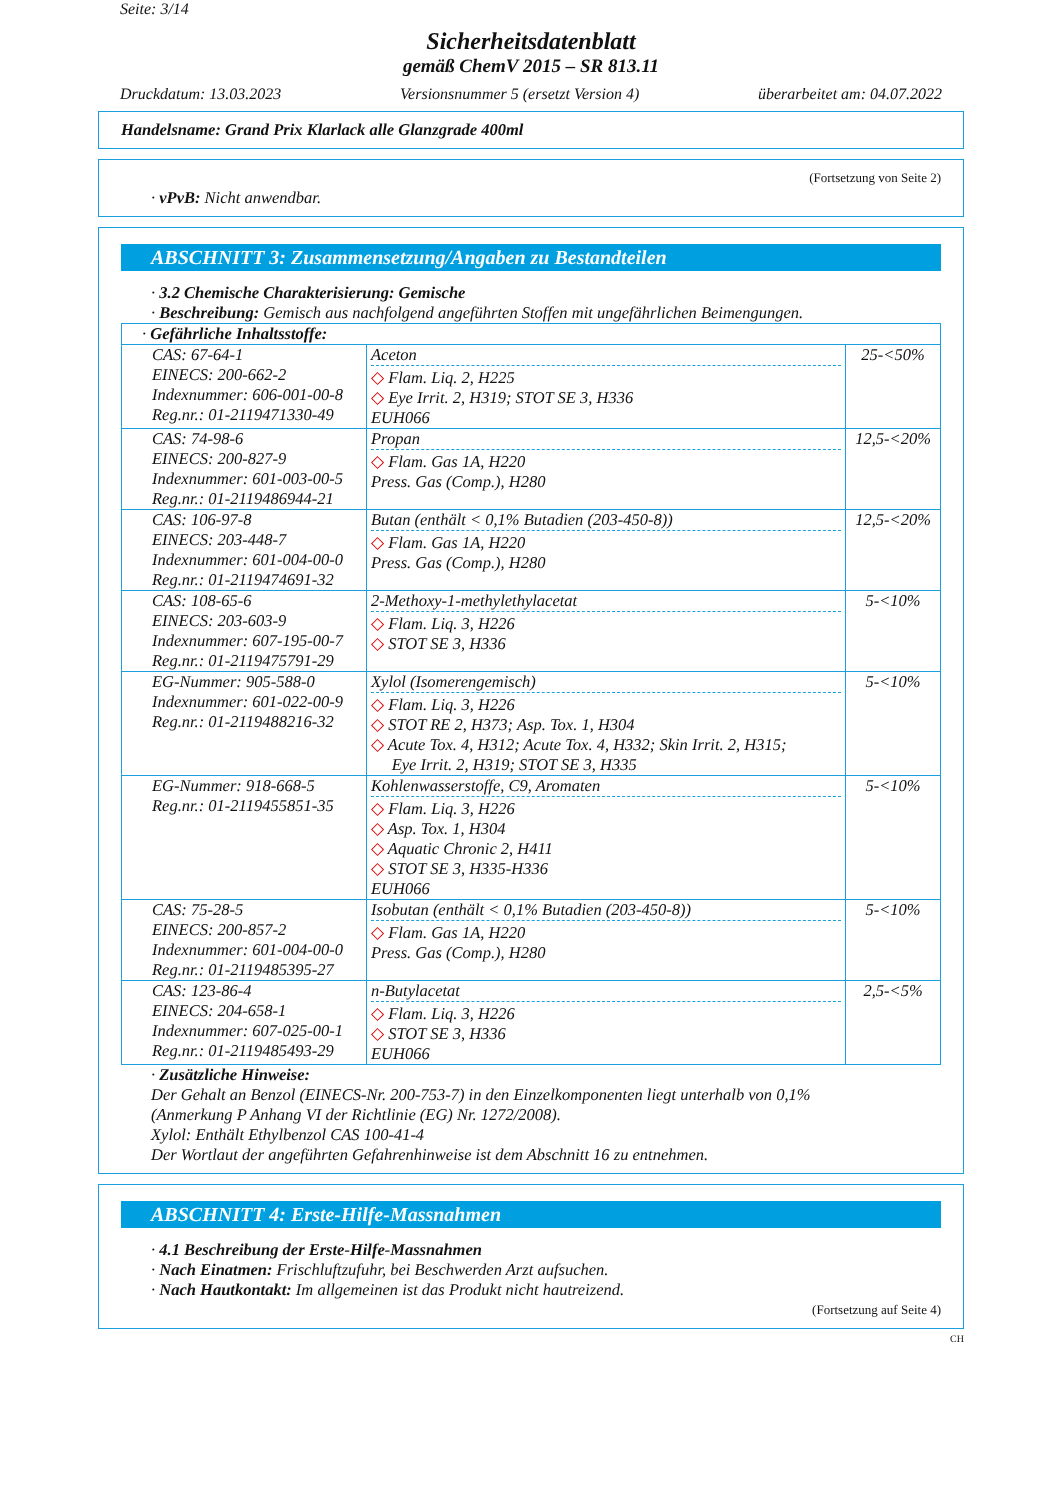Seite: 3/14
Sicherheitsdatenblatt
gemäß ChemV 2015 – SR 813.11
Druckdatum: 13.03.2023 Versionsnummer 5 (ersetzt Version 4) überarbeitet am: 04.07.2022
Handelsname: Grand Prix Klarlack alle Glanzgrade 400ml
(Fortsetzung von Seite 2)
· vPvB: Nicht anwendbar.
ABSCHNITT 3: Zusammensetzung/Angaben zu Bestandteilen
· 3.2 Chemische Charakterisierung: Gemische
· Beschreibung: Gemisch aus nachfolgend angeführten Stoffen mit ungefährlichen Beimengungen.
| · Gefährliche Inhaltsstoffe: | | |
| CAS: 67-64-1 EINECS: 200-662-2 Indexnummer: 606-001-00-8 Reg.nr.: 01-2119471330-49 | Aceton ◇ Flam. Liq. 2, H225 ◇ Eye Irrit. 2, H319; STOT SE 3, H336 EUH066 | 25-<50% |
| CAS: 74-98-6 EINECS: 200-827-9 Indexnummer: 601-003-00-5 Reg.nr.: 01-2119486944-21 | Propan ◇ Flam. Gas 1A, H220 Press. Gas (Comp.), H280 | 12,5-<20% |
| CAS: 106-97-8 EINECS: 203-448-7 Indexnummer: 601-004-00-0 Reg.nr.: 01-2119474691-32 | Butan (enthält < 0,1% Butadien (203-450-8)) ◇ Flam. Gas 1A, H220 Press. Gas (Comp.), H280 | 12,5-<20% |
| CAS: 108-65-6 EINECS: 203-603-9 Indexnummer: 607-195-00-7 Reg.nr.: 01-2119475791-29 | 2-Methoxy-1-methylethylacetat ◇ Flam. Liq. 3, H226 ◇ STOT SE 3, H336 | 5-<10% |
| EG-Nummer: 905-588-0 Indexnummer: 601-022-00-9 Reg.nr.: 01-2119488216-32 | Xylol (Isomerengemisch) ◇ Flam. Liq. 3, H226 ◇ STOT RE 2, H373; Asp. Tox. 1, H304 ◇ Acute Tox. 4, H312; Acute Tox. 4, H332; Skin Irrit. 2, H315; Eye Irrit. 2, H319; STOT SE 3, H335 | 5-<10% |
| EG-Nummer: 918-668-5 Reg.nr.: 01-2119455851-35 | Kohlenwasserstoffe, C9, Aromaten ◇ Flam. Liq. 3, H226 ◇ Asp. Tox. 1, H304 ◇ Aquatic Chronic 2, H411 ◇ STOT SE 3, H335-H336 EUH066 | 5-<10% |
| CAS: 75-28-5 EINECS: 200-857-2 Indexnummer: 601-004-00-0 Reg.nr.: 01-2119485395-27 | Isobutan (enthält < 0,1% Butadien (203-450-8)) ◇ Flam. Gas 1A, H220 Press. Gas (Comp.), H280 | 5-<10% |
| CAS: 123-86-4 EINECS: 204-658-1 Indexnummer: 607-025-00-1 Reg.nr.: 01-2119485493-29 | n-Butylacetat ◇ Flam. Liq. 3, H226 ◇ STOT SE 3, H336 EUH066 | 2,5-<5% |
· Zusätzliche Hinweise:
Der Gehalt an Benzol (EINECS-Nr. 200-753-7) in den Einzelkomponenten liegt unterhalb von 0,1%
(Anmerkung P Anhang VI der Richtlinie (EG) Nr. 1272/2008).
Xylol: Enthält Ethylbenzol CAS 100-41-4
Der Wortlaut der angeführten Gefahrenhinweise ist dem Abschnitt 16 zu entnehmen.
ABSCHNITT 4: Erste-Hilfe-Massnahmen
· 4.1 Beschreibung der Erste-Hilfe-Massnahmen
· Nach Einatmen: Frischluftzufuhr, bei Beschwerden Arzt aufsuchen.
· Nach Hautkontakt: Im allgemeinen ist das Produkt nicht hautreizend.
(Fortsetzung auf Seite 4)
CH